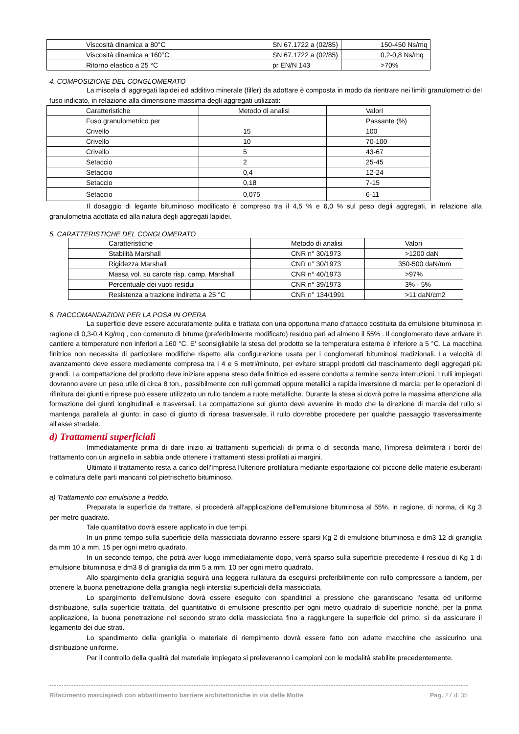| Viscosità dinamica a 80°C | SN 67.1722 a (02/85) | 150-450 Ns/mq |
| Viscosità dinamica a 160°C | SN 67.1722 a (02/85) | 0,2-0,8 Ns/mq |
| Ritorno elastico a 25 °C | pr EN/N 143 | >70% |
4. COMPOSIZIONE DEL CONGLOMERATO
La miscela di aggregati lapidei ed additivo minerale (filler) da adottare è composta in modo da rientrare nei limiti granulometrici del fuso indicato, in relazione alla dimensione massima degli aggregati utilizzati:
| Caratteristiche | Metodo di analisi | Valori |
| Fuso granulometrico per | | Passante (%) |
| Crivello | 15 | 100 |
| Crivello | 10 | 70-100 |
| Crivello | 5 | 43-67 |
| Setaccio | 2 | 25-45 |
| Setaccio | 0,4 | 12-24 |
| Setaccio | 0,18 | 7-15 |
| Setaccio | 0,075 | 6-11 |
Il dosaggio di legante bituminoso modificato è compreso tra il 4,5 % e 6,0 % sul peso degli aggregati, in relazione alla granulometria adottata ed alla natura degli aggregati lapidei.
5. CARATTERISTICHE DEL CONGLOMERATO
| Caratteristiche | Metodo di analisi | Valori |
| Stabilità Marshall | CNR n° 30/1973 | >1200 daN |
| Rigidezza Marshall | CNR n° 30/1973 | 350-500 daN/mm |
| Massa vol. su carote risp. camp. Marshall | CNR n° 40/1973 | >97% |
| Percentuale dei vuoti residui | CNR n° 39/1973 | 3% - 5% |
| Resistenza a trazione indiretta a 25 °C | CNR n° 134/1991 | >11 daN/cm2 |
6. RACCOMANDAZIONI PER LA POSA IN OPERA
La superficie deve essere accuratamente pulita e trattata con una opportuna mano d'attacco costituita da emulsione bituminosa in ragione di 0,3-0,4 Kg/mq , con contenuto di bitume (preferibilmente modificato) residuo pari ad almeno il 55% . Il conglomerato deve arrivare in cantiere a temperature non inferiori a 160 °C. E' sconsigliabile la stesa del prodotto se la temperatura esterna è inferiore a 5 °C. La macchina finitrice non necessita di particolare modifiche rispetto alla configurazione usata per i conglomerati bituminosi tradizionali. La velocità di avanzamento deve essere mediamente compresa tra i 4 e 5 metri/minuto, per evitare strappi prodotti dal trascinamento degli aggregati più grandi. La compattazione del prodotto deve iniziare appena steso dalla finitrice ed essere condotta a termine senza interruzioni. I rulli impiegati dovranno avere un peso utile di circa 8 ton., possibilmente con rulli gommati oppure metallici a rapida inversione di marcia; per le operazioni di rifinitura dei giunti e riprese può essere utilizzato un rullo tandem a ruote metalliche. Durante la stesa si dovrà porre la massima attenzione alla formazione dei giunti longitudinali e trasversali. La compattazione sul giunto deve avvenire in modo che la direzione di marcia del rullo si mantenga parallela al giunto; in caso di giunto di ripresa trasversale, il rullo dovrebbe procedere per qualche passaggio trasversalmente all'asse stradale.
d) Trattamenti superficiali
Immediatamente prima di dare inizio ai trattamenti superficiali di prima o di seconda mano, l'impresa delimiterà i bordi del trattamento con un arginello in sabbia onde ottenere i trattamenti stessi profilati ai margini.
Ultimato il trattamento resta a carico dell'Impresa l'ulteriore profilatura mediante esportazione col piccone delle materie esuberanti e colmatura delle parti mancanti col pietrischetto bituminoso.
a) Trattamento con emulsione a freddo.
Preparata la superficie da trattare, si procederà all'applicazione dell'emulsione bituminosa al 55%, in ragione, di norma, di Kg 3 per metro quadrato.
Tale quantitativo dovrà essere applicato in due tempi.
In un primo tempo sulla superficie della massicciata dovranno essere sparsi Kg 2 di emulsione bituminosa e dm3 12 di graniglia da mm 10 a mm. 15 per ogni metro quadrato.
In un secondo tempo, che potrà aver luogo immediatamente dopo, verrà sparso sulla superficie precedente il residuo di Kg 1 di emulsione bituminosa e dm3 8 di graniglia da mm 5 a mm. 10 per ogni metro quadrato.
Allo spargimento della graniglia seguirà una leggera rullatura da eseguirsi preferibilmente con rullo compressore a tandem, per ottenere la buona penetrazione della graniglia negli interstizi superficiali della massicciata.
Lo spargimento dell'emulsione dovrà essere eseguito con spanditrici a pressione che garantiscano l'esatta ed uniforme distribuzione, sulla superficie trattata, del quantitativo di emulsione prescritto per ogni metro quadrato di superficie nonché, per la prima applicazione, la buona penetrazione nel secondo strato della massicciata fino a raggiungere la superficie del primo, sì da assicurare il legamento dei due strati.
Lo spandimento della graniglia o materiale di riempimento dovrà essere fatto con adatte macchine che assicurino una distribuzione uniforme.
Per il controllo della qualità del materiale impiegato si preleveranno i campioni con le modalità stabilite precedentemente.
Rifacimento marciapiedi con abbattimento barriere architettoniche in via delle Motte Pag. 27 di 35